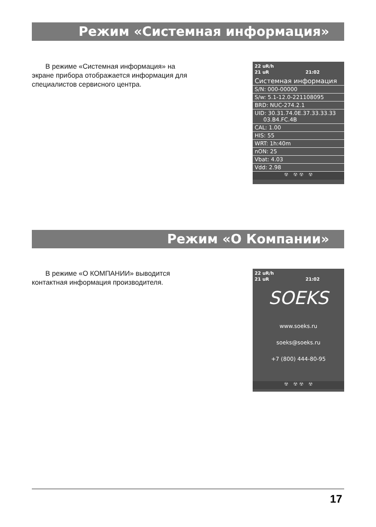Режим «Системная информация»
В режиме «Системная информация» на экране прибора отображается информация для специалистов сервисного центра.
22 uR/h
21 uR 21:02
Системная информация
S/N: 000-00000
S/w: 5.1-12.0-221108095
BRD: NUC-274.2.1
UID: 30.31.74.0E.37.33.33.33
03.B4.FC.4B
CAL: 1.00
HIS: 55
WRT: 1h:40m
nON: 25
Vbat: 4.03
Vdd: 2.98
☢ ☢ ☢ ☢
Режим «О Компании»
В режиме «О КОМПАНИИ» выводится контактная информация производителя.
22 uR/h
21 uR 21:02
SOEKS
www.soeks.ru
soeks@soeks.ru
+7 (800) 444-80-95
☢ ☢ ☢ ☢
17